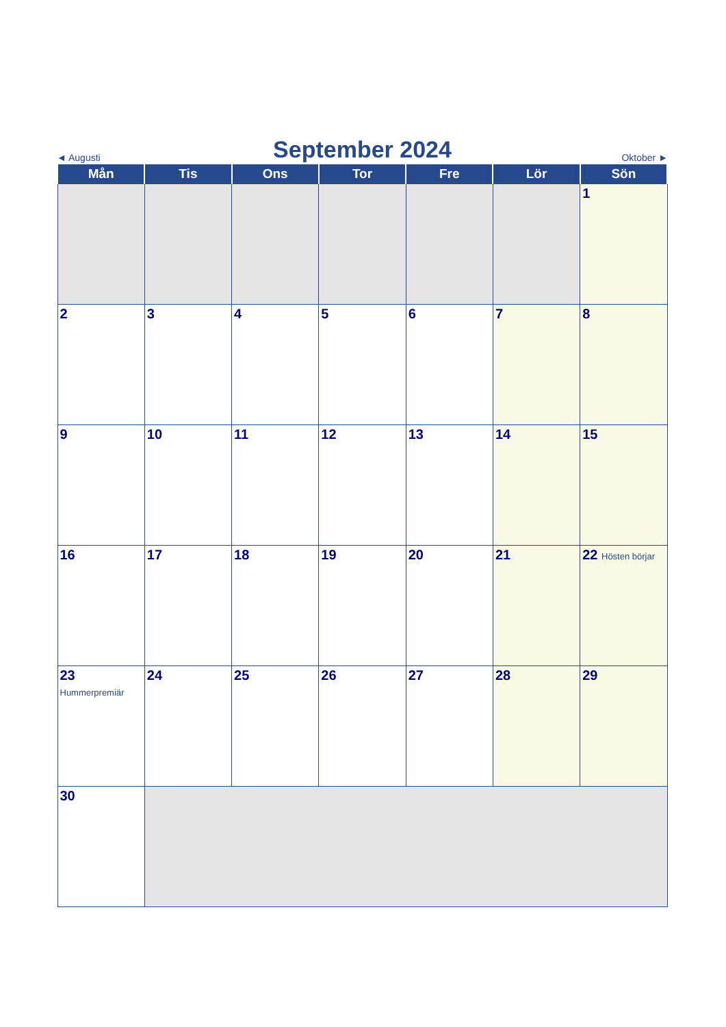◄ Augusti September 2024 Oktober ►
| Mån | Tis | Ons | Tor | Fre | Lör | Sön |
| --- | --- | --- | --- | --- | --- | --- |
| | | | | | | 1 |
| 2 | 3 | 4 | 5 | 6 | 7 | 8 |
| 9 | 10 | 11 | 12 | 13 | 14 | 15 |
| 16 | 17 | 18 | 19 | 20 | 21 | 22 Hösten börjar |
| 23 Hummerpremiär | 24 | 25 | 26 | 27 | 28 | 29 |
| 30 | | | | | | |